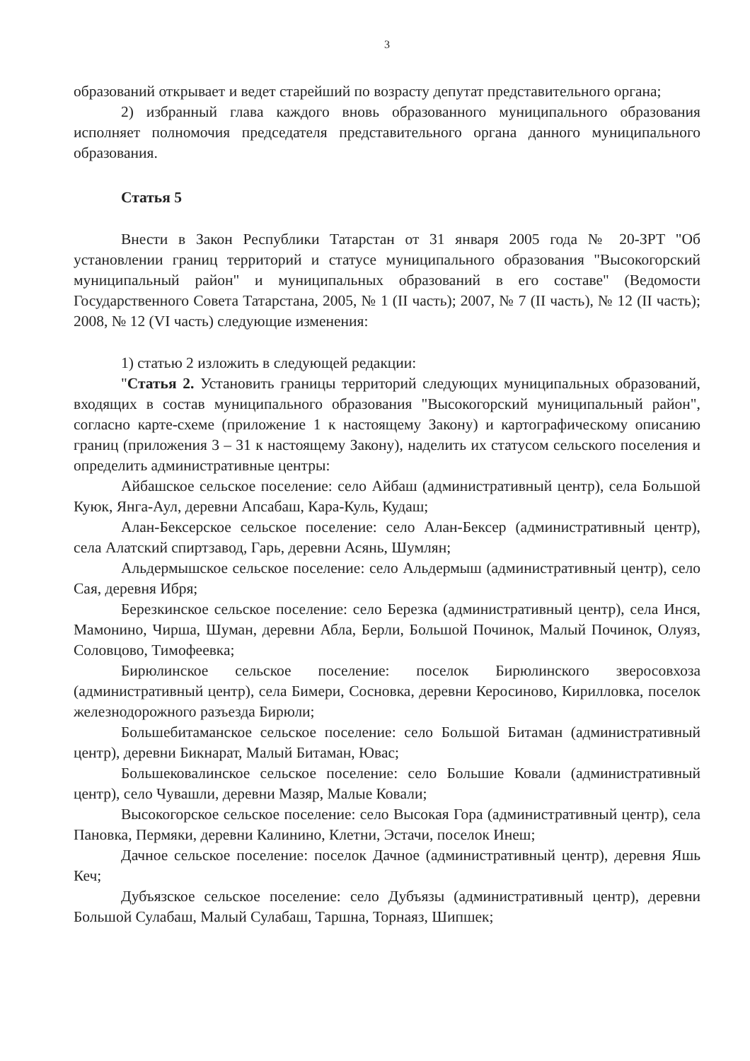3
образований открывает и ведет старейший по возрасту депутат представительного органа;
2) избранный глава каждого вновь образованного муниципального образования исполняет полномочия председателя представительного органа данного муниципального образования.
Статья 5
Внести в Закон Республики Татарстан от 31 января 2005 года № 20-ЗРТ "Об установлении границ территорий и статусе муниципального образования "Высокогорский муниципальный район" и муниципальных образований в его составе" (Ведомости Государственного Совета Татарстана, 2005, № 1 (II часть); 2007, № 7 (II часть), № 12 (II часть); 2008, № 12 (VI часть) следующие изменения:
1) статью 2 изложить в следующей редакции:
"Статья 2. Установить границы территорий следующих муниципальных образований, входящих в состав муниципального образования "Высокогорский муниципальный район", согласно карте-схеме (приложение 1 к настоящему Закону) и картографическому описанию границ (приложения 3 – 31 к настоящему Закону), наделить их статусом сельского поселения и определить административные центры:
Айбашское сельское поселение: село Айбаш (административный центр), села Большой Куюк, Янга-Аул, деревни Апсабаш, Кара-Куль, Кудаш;
Алан-Бексерское сельское поселение: село Алан-Бексер (административный центр), села Алатский спиртзавод, Гарь, деревни Асянь, Шумлян;
Альдермышское сельское поселение: село Альдермыш (административный центр), село Сая, деревня Ибря;
Березкинское сельское поселение: село Березка (административный центр), села Инся, Мамонино, Чирша, Шуман, деревни Абла, Берли, Большой Починок, Малый Починок, Олуяз, Соловцово, Тимофеевка;
Бирюлинское сельское поселение: поселок Бирюлинского зверосовхоза (административный центр), села Бимери, Сосновка, деревни Керосиново, Кирилловка, поселок железнодорожного разъезда Бирюли;
Большебитаманское сельское поселение: село Большой Битаман (административный центр), деревни Бикнарат, Малый Битаман, Ювас;
Большековалинское сельское поселение: село Большие Ковали (административный центр), село Чувашли, деревни Мазяр, Малые Ковали;
Высокогорское сельское поселение: село Высокая Гора (административный центр), села Пановка, Пермяки, деревни Калинино, Клетни, Эстачи, поселок Инеш;
Дачное сельское поселение: поселок Дачное (административный центр), деревня Яшь Кеч;
Дубъязское сельское поселение: село Дубъязы (административный центр), деревни Большой Сулабаш, Малый Сулабаш, Таршна, Торнаяз, Шипшек;